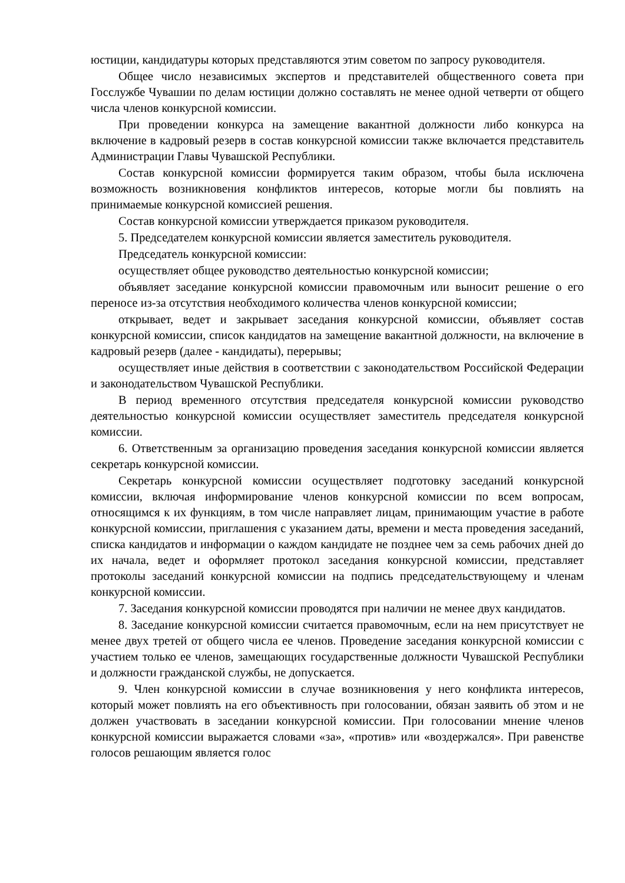юстиции, кандидатуры которых представляются этим советом по запросу руководителя.
Общее число независимых экспертов и представителей общественного совета при Госслужбе Чувашии по делам юстиции должно составлять не менее одной четверти от общего числа членов конкурсной комиссии.
При проведении конкурса на замещение вакантной должности либо конкурса на включение в кадровый резерв в состав конкурсной комиссии также включается представитель Администрации Главы Чувашской Республики.
Состав конкурсной комиссии формируется таким образом, чтобы была исключена возможность возникновения конфликтов интересов, которые могли бы повлиять на принимаемые конкурсной комиссией решения.
Состав конкурсной комиссии утверждается приказом руководителя.
5. Председателем конкурсной комиссии является заместитель руководителя.
Председатель конкурсной комиссии:
осуществляет общее руководство деятельностью конкурсной комиссии;
объявляет заседание конкурсной комиссии правомочным или выносит решение о его переносе из-за отсутствия необходимого количества членов конкурсной комиссии;
открывает, ведет и закрывает заседания конкурсной комиссии, объявляет состав конкурсной комиссии, список кандидатов на замещение вакантной должности, на включение в кадровый резерв (далее - кандидаты), перерывы;
осуществляет иные действия в соответствии с законодательством Российской Федерации и законодательством Чувашской Республики.
В период временного отсутствия председателя конкурсной комиссии руководство деятельностью конкурсной комиссии осуществляет заместитель председателя конкурсной комиссии.
6. Ответственным за организацию проведения заседания конкурсной комиссии является секретарь конкурсной комиссии.
Секретарь конкурсной комиссии осуществляет подготовку заседаний конкурсной комиссии, включая информирование членов конкурсной комиссии по всем вопросам, относящимся к их функциям, в том числе направляет лицам, принимающим участие в работе конкурсной комиссии, приглашения с указанием даты, времени и места проведения заседаний, списка кандидатов и информации о каждом кандидате не позднее чем за семь рабочих дней до их начала, ведет и оформляет протокол заседания конкурсной комиссии, представляет протоколы заседаний конкурсной комиссии на подпись председательствующему и членам конкурсной комиссии.
7. Заседания конкурсной комиссии проводятся при наличии не менее двух кандидатов.
8. Заседание конкурсной комиссии считается правомочным, если на нем присутствует не менее двух третей от общего числа ее членов. Проведение заседания конкурсной комиссии с участием только ее членов, замещающих государственные должности Чувашской Республики и должности гражданской службы, не допускается.
9. Член конкурсной комиссии в случае возникновения у него конфликта интересов, который может повлиять на его объективность при голосовании, обязан заявить об этом и не должен участвовать в заседании конкурсной комиссии. При голосовании мнение членов конкурсной комиссии выражается словами «за», «против» или «воздержался». При равенстве голосов решающим является голос